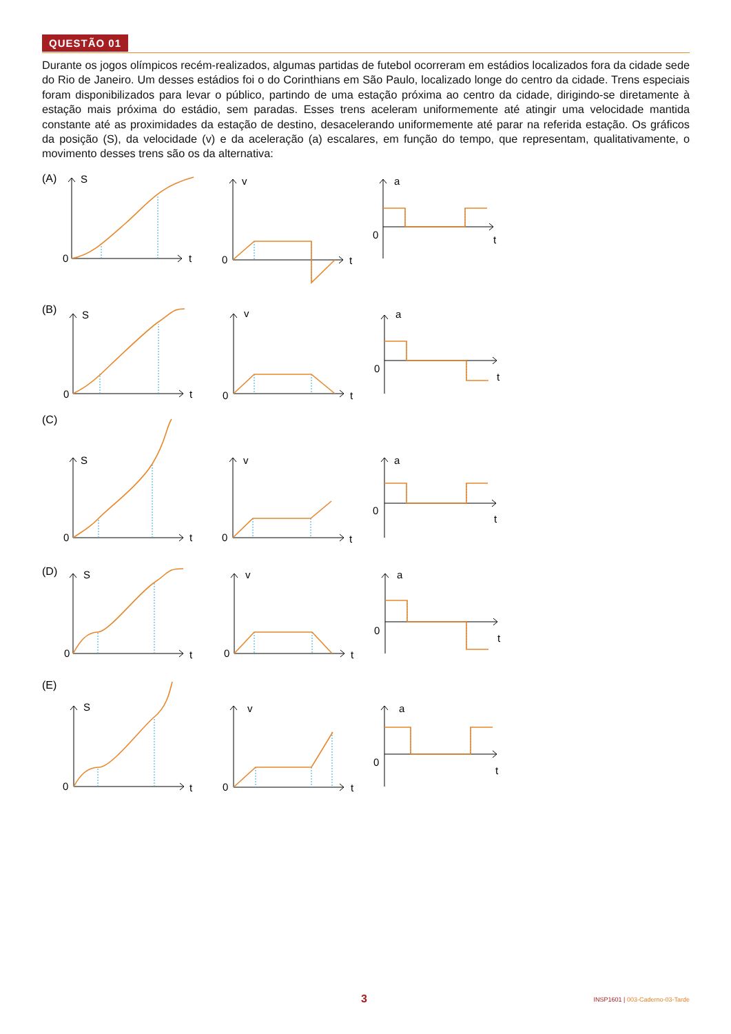QUESTÃO 01
Durante os jogos olímpicos recém-realizados, algumas partidas de futebol ocorreram em estádios localizados fora da cidade sede do Rio de Janeiro. Um desses estádios foi o do Corinthians em São Paulo, localizado longe do centro da cidade. Trens especiais foram disponibilizados para levar o público, partindo de uma estação próxima ao centro da cidade, dirigindo-se diretamente à estação mais próxima do estádio, sem paradas. Esses trens aceleram uniformemente até atingir uma velocidade mantida constante até as proximidades da estação de destino, desacelerando uniformemente até parar na referida estação. Os gráficos da posição (S), da velocidade (v) e da aceleração (a) escalares, em função do tempo, que representam, qualitativamente, o movimento desses trens são os da alternativa:
(A)
S
0
t
v
0
t
a
0
t
(B)
S
0
t
v
0
t
a
0
t
(C)
S
0
t
v
0
t
a
0
t
(D)
S
0
t
v
0
t
a
0
t
(E)
S
0
t
v
0
t
a
0
t
3 INSP1601 | 003-Caderno-03-Tarde